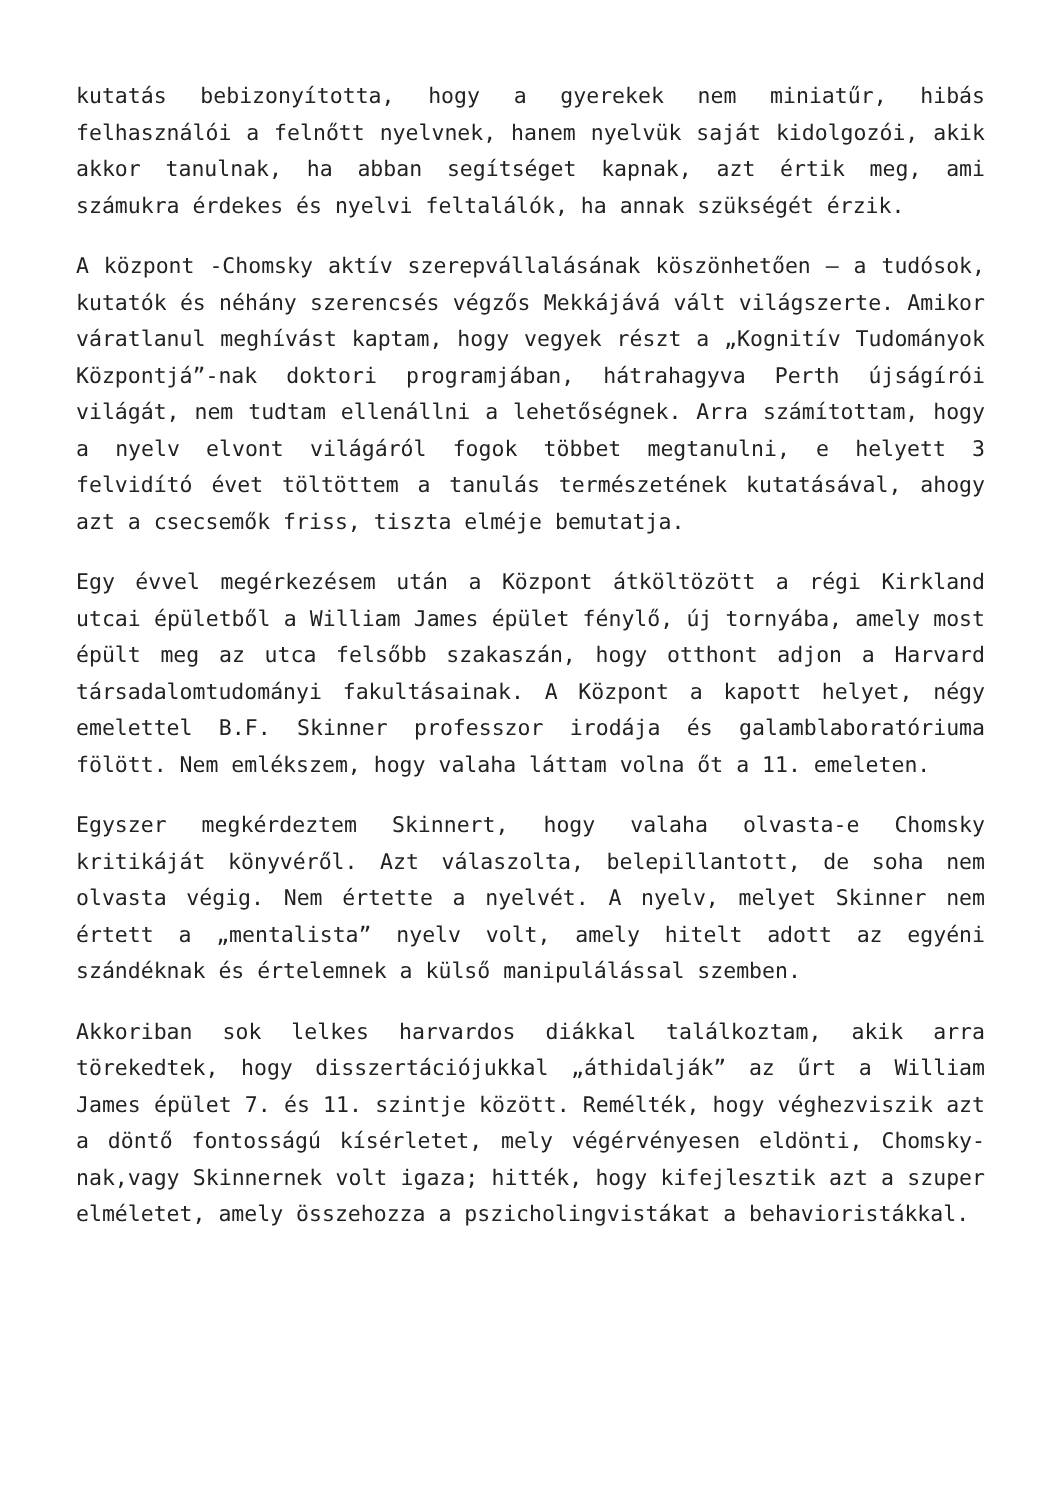kutatás bebizonyította, hogy a gyerekek nem miniatűr, hibás felhasználói a felnőtt nyelvnek, hanem nyelvük saját kidolgozói, akik akkor tanulnak, ha abban segítséget kapnak, azt értik meg, ami számukra érdekes és nyelvi feltalálók, ha annak szükségét érzik.
A központ -Chomsky aktív szerepvállalásának köszönhetően – a tudósok, kutatók és néhány szerencsés végzős Mekkájává vált világszerte. Amikor váratlanul meghívást kaptam, hogy vegyek részt a „Kognitív Tudományok Központjá”-nak doktori programjában, hátrahagyva Perth újságírói világát, nem tudtam ellenállni a lehetőségnek. Arra számítottam, hogy a nyelv elvont világáról fogok többet megtanulni, e helyett 3 felvidító évet töltöttem a tanulás természetének kutatásával, ahogy azt a csecsemők friss, tiszta elméje bemutatja.
Egy évvel megérkezésem után a Központ átköltözött a régi Kirkland utcai épületből a William James épület fénylő, új tornyába, amely most épült meg az utca felsőbb szakaszán, hogy otthont adjon a Harvard társadalomtudományi fakultásainak. A Központ a kapott helyet, négy emelettel B.F. Skinner professzor irodája és galamblaboratóriuma fölött. Nem emlékszem, hogy valaha láttam volna őt a 11. emeleten.
Egyszer megkérdeztem Skinnert, hogy valaha olvasta-e Chomsky kritikáját könyvéről. Azt válaszolta, belepillantott, de soha nem olvasta végig. Nem értette a nyelvét. A nyelv, melyet Skinner nem értett a „mentalista” nyelv volt, amely hitelt adott az egyéni szándéknak és értelemnek a külső manipulálással szemben.
Akkoriban sok lelkes harvardos diákkal találkoztam, akik arra törekedtek, hogy disszertációjukkal „áthidalják” az űrt a William James épület 7. és 11. szintje között. Remélték, hogy véghezviszik azt a döntő fontosságú kísérletet, mely végérvényesen eldönti, Chomsky-nak,vagy Skinnernek volt igaza; hitték, hogy kifejlesztik azt a szuper elméletet, amely összehozza a pszicholingvistákat a behavioristákkal.